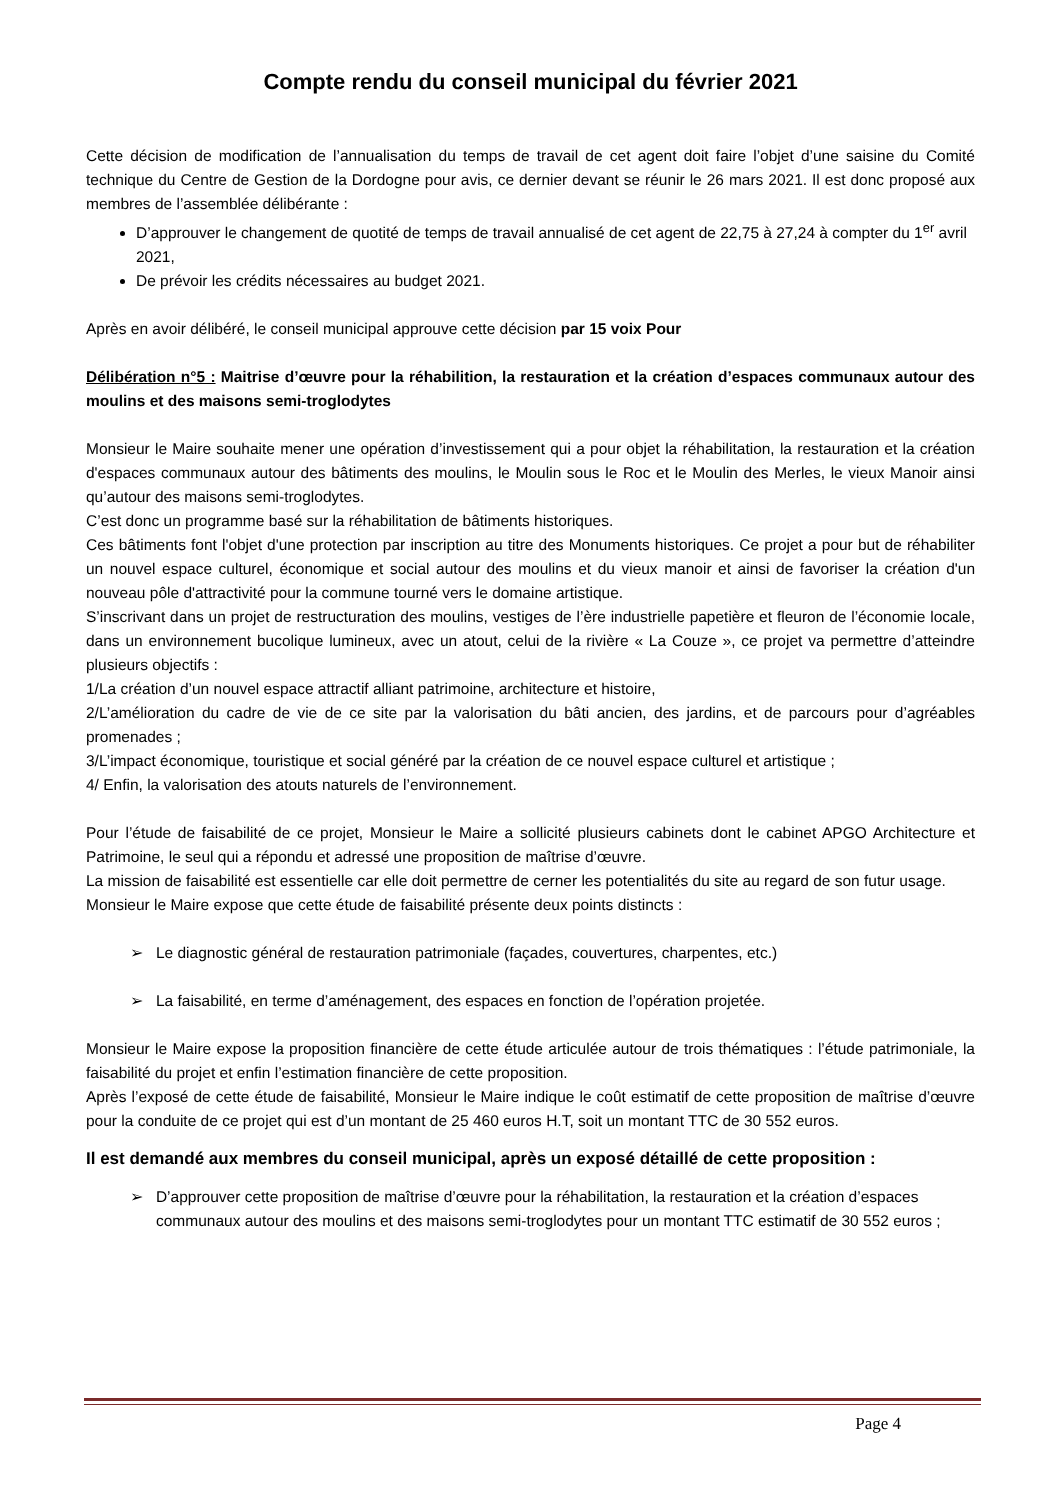Compte rendu du conseil municipal du février 2021
Cette décision de modification de l’annualisation du temps de travail de cet agent doit faire l’objet d’une saisine du Comité technique du Centre de Gestion de la Dordogne pour avis, ce dernier devant se réunir le 26 mars 2021. Il est donc proposé aux membres de l’assemblée délibérante :
D’approuver le changement de quotité de temps de travail annualisé de cet agent de 22,75 à 27,24 à compter du 1<sup>er</sup> avril 2021,
De prévoir les crédits nécessaires au budget 2021.
Après en avoir délibéré, le conseil municipal approuve cette décision par 15 voix Pour
Délibération n°5 : Maitrise d’œuvre pour la réhabilition, la restauration et la création d’espaces communaux autour des moulins et des maisons semi-troglodytes
Monsieur le Maire souhaite mener une opération d’investissement qui a pour objet la réhabilitation, la restauration et la création d'espaces communaux autour des bâtiments des moulins, le Moulin sous le Roc et le Moulin des Merles, le vieux Manoir ainsi qu’autour des maisons semi-troglodytes.
C’est donc un programme basé sur la réhabilitation de bâtiments historiques.
Ces bâtiments font l'objet d'une protection par inscription au titre des Monuments historiques. Ce projet a pour but de réhabiliter un nouvel espace culturel, économique et social autour des moulins et du vieux manoir et ainsi de favoriser la création d'un nouveau pôle d'attractivité pour la commune tourné vers le domaine artistique.
S’inscrivant dans un projet de restructuration des moulins, vestiges de l’ère industrielle papetière et fleuron de l’économie locale, dans un environnement bucolique lumineux, avec un atout, celui de la rivière « La Couze », ce projet va permettre d’atteindre plusieurs objectifs :
1/La création d’un nouvel espace attractif alliant patrimoine, architecture et histoire,
2/L’amélioration du cadre de vie de ce site par la valorisation du bâti ancien, des jardins, et de parcours pour d’agréables promenades ;
3/L’impact économique, touristique et social généré par la création de ce nouvel espace culturel et artistique ;
4/ Enfin, la valorisation des atouts naturels de l’environnement.
Pour l’étude de faisabilité de ce projet, Monsieur le Maire a sollicité plusieurs cabinets dont le cabinet APGO Architecture et Patrimoine, le seul qui a répondu et adressé une proposition de maîtrise d’œuvre.
La mission de faisabilité est essentielle car elle doit permettre de cerner les potentialités du site au regard de son futur usage.
Monsieur le Maire expose que cette étude de faisabilité présente deux points distincts :
➢ Le diagnostic général de restauration patrimoniale (façades, couvertures, charpentes, etc.)
➢ La faisabilité, en terme d’aménagement, des espaces en fonction de l’opération projetée.
Monsieur le Maire expose la proposition financière de cette étude articulée autour de trois thématiques : l’étude patrimoniale, la faisabilité du projet et enfin l’estimation financière de cette proposition.
Après l’exposé de cette étude de faisabilité, Monsieur le Maire indique le coût estimatif de cette proposition de maîtrise d’œuvre pour la conduite de ce projet qui est d’un montant de 25 460 euros H.T, soit un montant TTC de 30 552 euros.
Il est demandé aux membres du conseil municipal, après un exposé détaillé de cette proposition :
➢ D’approuver cette proposition de maîtrise d’œuvre pour la réhabilitation, la restauration et la création d’espaces communaux autour des moulins et des maisons semi-troglodytes pour un montant TTC estimatif de 30 552 euros ;
Page 4